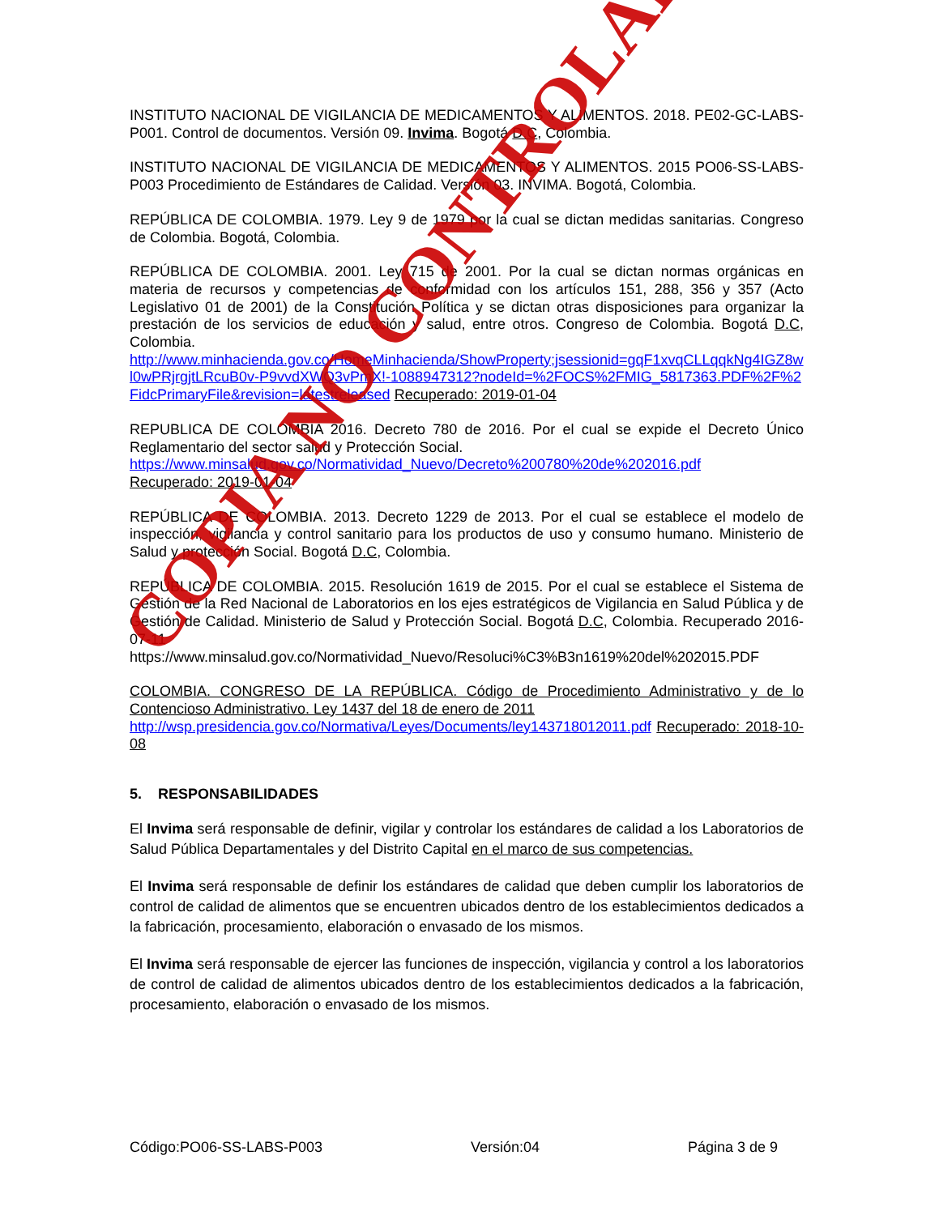INSTITUTO NACIONAL DE VIGILANCIA DE MEDICAMENTOS Y ALIMENTOS. 2018. PE02-GC-LABS-P001. Control de documentos. Versión 09. Invima. Bogotá D.C, Colombia.
INSTITUTO NACIONAL DE VIGILANCIA DE MEDICAMENTOS Y ALIMENTOS. 2015 PO06-SS-LABS-P003 Procedimiento de Estándares de Calidad. Versión 03. INVIMA. Bogotá, Colombia.
REPÚBLICA DE COLOMBIA. 1979. Ley 9 de 1979 por la cual se dictan medidas sanitarias. Congreso de Colombia. Bogotá, Colombia.
REPÚBLICA DE COLOMBIA. 2001. Ley 715 de 2001. Por la cual se dictan normas orgánicas en materia de recursos y competencias de conformidad con los artículos 151, 288, 356 y 357 (Acto Legislativo 01 de 2001) de la Constitución Política y se dictan otras disposiciones para organizar la prestación de los servicios de educación y salud, entre otros. Congreso de Colombia. Bogotá D.C, Colombia.
http://www.minhacienda.gov.co/HomeMinhacienda/ShowProperty;jsessionid=gqF1xvqCLLqqkNg4IGZ8wl0wPRjrgjtLRcuB0v-P9vvdXWQ3vPmX!-1088947312?nodeId=%2FOCS%2FMIG_5817363.PDF%2F%2FidcPrimaryFile&revision=latestreleased Recuperado: 2019-01-04
REPUBLICA DE COLOMBIA 2016. Decreto 780 de 2016. Por el cual se expide el Decreto Único Reglamentario del sector salud y Protección Social.
https://www.minsalud.gov.co/Normatividad_Nuevo/Decreto%200780%20de%202016.pdf
Recuperado: 2019-01-04
REPÚBLICA DE COLOMBIA. 2013. Decreto 1229 de 2013. Por el cual se establece el modelo de inspección, vigilancia y control sanitario para los productos de uso y consumo humano. Ministerio de Salud y protección Social. Bogotá D.C, Colombia.
REPÚBLICA DE COLOMBIA. 2015. Resolución 1619 de 2015. Por el cual se establece el Sistema de Gestión de la Red Nacional de Laboratorios en los ejes estratégicos de Vigilancia en Salud Pública y de Gestión de Calidad. Ministerio de Salud y Protección Social. Bogotá D.C, Colombia. Recuperado 2016-07-11
https://www.minsalud.gov.co/Normatividad_Nuevo/Resoluci%C3%B3n1619%20del%202015.PDF
COLOMBIA. CONGRESO DE LA REPÚBLICA. Código de Procedimiento Administrativo y de lo Contencioso Administrativo. Ley 1437 del 18 de enero de 2011
http://wsp.presidencia.gov.co/Normativa/Leyes/Documents/ley143718012011.pdf Recuperado: 2018-10-08
5. RESPONSABILIDADES
El Invima será responsable de definir, vigilar y controlar los estándares de calidad a los Laboratorios de Salud Pública Departamentales y del Distrito Capital en el marco de sus competencias.
El Invima será responsable de definir los estándares de calidad que deben cumplir los laboratorios de control de calidad de alimentos que se encuentren ubicados dentro de los establecimientos dedicados a la fabricación, procesamiento, elaboración o envasado de los mismos.
El Invima será responsable de ejercer las funciones de inspección, vigilancia y control a los laboratorios de control de calidad de alimentos ubicados dentro de los establecimientos dedicados a la fabricación, procesamiento, elaboración o envasado de los mismos.
Código:PO06-SS-LABS-P003 Versión:04 Página 3 de 9
COPIA NO CONTROLADA